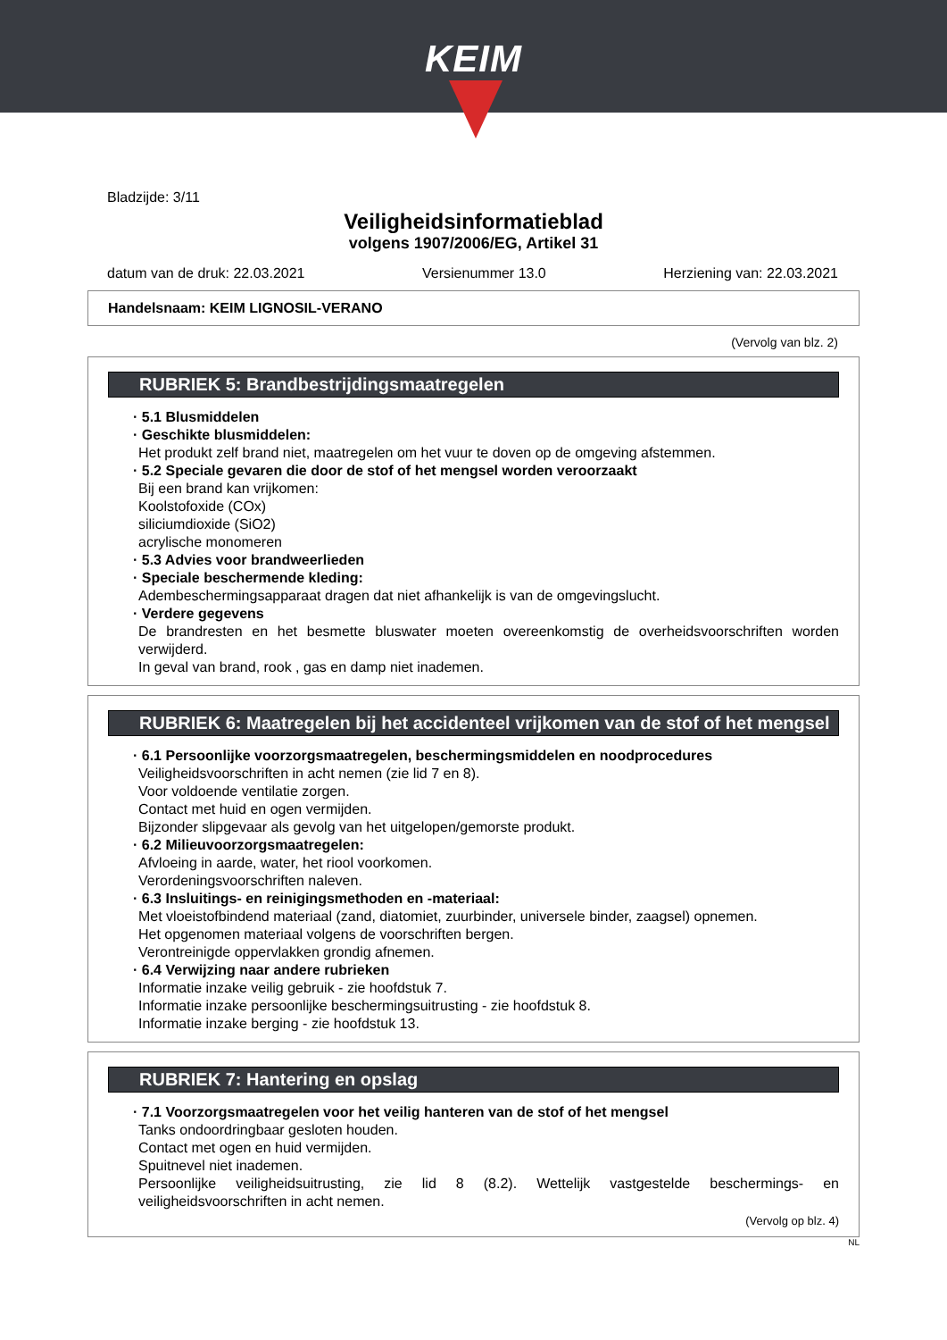KEIM
Bladzijde: 3/11
Veiligheidsinformatieblad
volgens 1907/2006/EG, Artikel 31
datum van de druk: 22.03.2021 Versienummer 13.0 Herziening van: 22.03.2021
Handelsnaam: KEIM LIGNOSIL-VERANO
(Vervolg van blz. 2)
RUBRIEK 5: Brandbestrijdingsmaatregelen
· 5.1 Blusmiddelen
· Geschikte blusmiddelen:
Het produkt zelf brand niet, maatregelen om het vuur te doven op de omgeving afstemmen.
· 5.2 Speciale gevaren die door de stof of het mengsel worden veroorzaakt
Bij een brand kan vrijkomen:
Koolstofoxide (COx)
siliciumdioxide (SiO2)
acrylische monomeren
· 5.3 Advies voor brandweerlieden
· Speciale beschermende kleding:
Adembeschermingsapparaat dragen dat niet afhankelijk is van de omgevingslucht.
· Verdere gegevens
De brandresten en het besmette bluswater moeten overeenkomstig de overheidsvoorschriften worden verwijderd.
In geval van brand, rook , gas en damp niet inademen.
RUBRIEK 6: Maatregelen bij het accidenteel vrijkomen van de stof of het mengsel
· 6.1 Persoonlijke voorzorgsmaatregelen, beschermingsmiddelen en noodprocedures
Veiligheidsvoorschriften in acht nemen (zie lid 7 en 8).
Voor voldoende ventilatie zorgen.
Contact met huid en ogen vermijden.
Bijzonder slipgevaar als gevolg van het uitgelopen/gemorste produkt.
· 6.2 Milieuvoorzorgsmaatregelen:
Afvloeing in aarde, water, het riool voorkomen.
Verordeningsvoorschriften naleven.
· 6.3 Insluitings- en reinigingsmethoden en -materiaal:
Met vloeistofbindend materiaal (zand, diatomiet, zuurbinder, universele binder, zaagsel) opnemen.
Het opgenomen materiaal volgens de voorschriften bergen.
Verontreinigde oppervlakken grondig afnemen.
· 6.4 Verwijzing naar andere rubrieken
Informatie inzake veilig gebruik - zie hoofdstuk 7.
Informatie inzake persoonlijke beschermingsuitrusting - zie hoofdstuk 8.
Informatie inzake berging - zie hoofdstuk 13.
RUBRIEK 7: Hantering en opslag
· 7.1 Voorzorgsmaatregelen voor het veilig hanteren van de stof of het mengsel
Tanks ondoordringbaar gesloten houden.
Contact met ogen en huid vermijden.
Spuitnevel niet inademen.
Persoonlijke veiligheidsuitrusting, zie lid 8 (8.2). Wettelijk vastgestelde beschermings- en veiligheidsvoorschriften in acht nemen.
(Vervolg op blz. 4)
NL